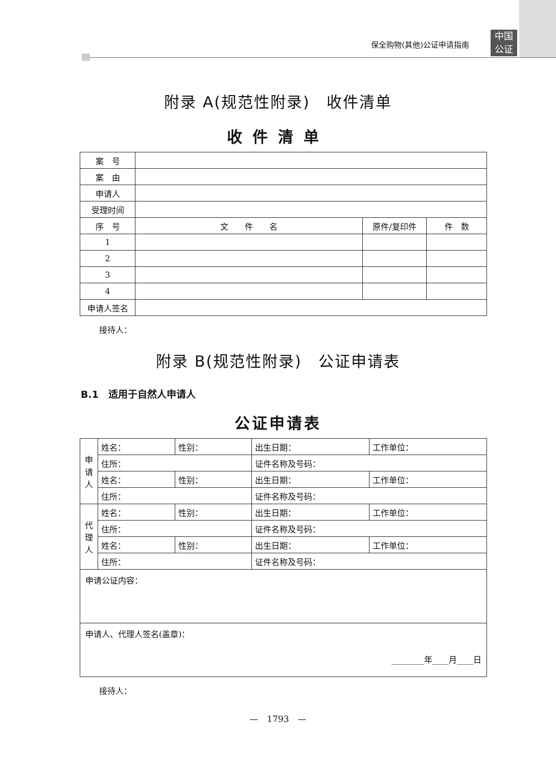中国
公证
保全购物(其他)公证申请指南
附录 A(规范性附录)　收件清单
收件清单
| 案 号 | | | |
| 案 由 | | | |
| 申请人 | | | |
| 受理时间 | | | |
| 序 号 | 文 件 名 | 原件/复印件 | 件 数 |
| 1 | | | |
| 2 | | | |
| 3 | | | |
| 4 | | | |
| 申请人签名 | | | |
接待人：
附录 B(规范性附录)　公证申请表
B.1　适用于自然人申请人
公证申请表
| 申 请 人 | 姓名： | 性别： | 出生日期： | 工作单位： |
| | 住所： | | 证件名称及号码： | |
| | 姓名： | 性别： | 出生日期： | 工作单位： |
| | 住所： | | 证件名称及号码： | |
| 代 理 人 | 姓名： | 性别： | 出生日期： | 工作单位： |
| | 住所： | | 证件名称及号码： | |
| | 姓名： | 性别： | 出生日期： | 工作单位： |
| | 住所： | | 证件名称及号码： | |
| 申请公证内容： | | | | |
| 申请人、代理人签名(盖章)： ________年____月____日 | | | | |
接待人：
—　1793　—